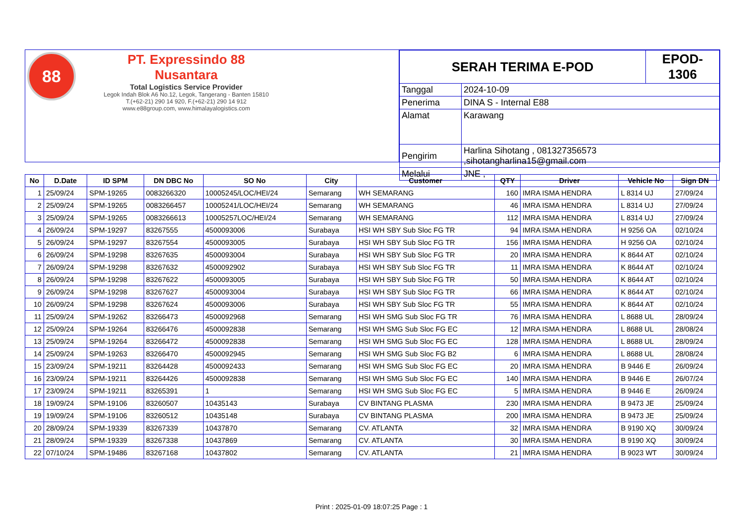88
PT. Expressindo 88 Nusantara
Total Logistics Service Provider
Legok Indah Blok A6 No.12, Legok, Tangerang - Banten 15810
T.(+62-21) 290 14 920, F.(+62-21) 290 14 912
www.e88group.com, www.himalayalogistics.com
| SERAH TERIMA E-POD | | EPOD-1306 |
| Tanggal | 2024-10-09 | |
| Penerima | DINA S - Internal E88 | |
| Alamat | Karawang | |
| Pengirim | Harlina Sihotang , 081327356573 ,sihotangharlina15@gmail.com | |
| Melalui | JNE , | |
| No | D.Date | ID SPM | DN DBC No | SO No | City | Customer | QTY | Driver | Vehicle No | Sign DN |
| --- | --- | --- | --- | --- | --- | --- | --- | --- | --- | --- |
| 1 | 25/09/24 | SPM-19265 | 0083266320 | 10005245/LOC/HEI/24 | Semarang | WH SEMARANG | 160 | IMRA ISMA HENDRA | L 8314 UJ | 27/09/24 |
| 2 | 25/09/24 | SPM-19265 | 0083266457 | 10005241/LOC/HEI/24 | Semarang | WH SEMARANG | 46 | IMRA ISMA HENDRA | L 8314 UJ | 27/09/24 |
| 3 | 25/09/24 | SPM-19265 | 0083266613 | 10005257LOC/HEI/24 | Semarang | WH SEMARANG | 112 | IMRA ISMA HENDRA | L 8314 UJ | 27/09/24 |
| 4 | 26/09/24 | SPM-19297 | 83267555 | 4500093006 | Surabaya | HSI WH SBY Sub Sloc FG TR | 94 | IMRA ISMA HENDRA | H 9256 OA | 02/10/24 |
| 5 | 26/09/24 | SPM-19297 | 83267554 | 4500093005 | Surabaya | HSI WH SBY Sub Sloc FG TR | 156 | IMRA ISMA HENDRA | H 9256 OA | 02/10/24 |
| 6 | 26/09/24 | SPM-19298 | 83267635 | 4500093004 | Surabaya | HSI WH SBY Sub Sloc FG TR | 20 | IMRA ISMA HENDRA | K 8644 AT | 02/10/24 |
| 7 | 26/09/24 | SPM-19298 | 83267632 | 4500092902 | Surabaya | HSI WH SBY Sub Sloc FG TR | 11 | IMRA ISMA HENDRA | K 8644 AT | 02/10/24 |
| 8 | 26/09/24 | SPM-19298 | 83267622 | 4500093005 | Surabaya | HSI WH SBY Sub Sloc FG TR | 50 | IMRA ISMA HENDRA | K 8644 AT | 02/10/24 |
| 9 | 26/09/24 | SPM-19298 | 83267627 | 4500093004 | Surabaya | HSI WH SBY Sub Sloc FG TR | 66 | IMRA ISMA HENDRA | K 8644 AT | 02/10/24 |
| 10 | 26/09/24 | SPM-19298 | 83267624 | 4500093006 | Surabaya | HSI WH SBY Sub Sloc FG TR | 55 | IMRA ISMA HENDRA | K 8644 AT | 02/10/24 |
| 11 | 25/09/24 | SPM-19262 | 83266473 | 4500092968 | Semarang | HSI WH SMG Sub Sloc FG TR | 76 | IMRA ISMA HENDRA | L 8688 UL | 28/09/24 |
| 12 | 25/09/24 | SPM-19264 | 83266476 | 4500092838 | Semarang | HSI WH SMG Sub Sloc FG EC | 12 | IMRA ISMA HENDRA | L 8688 UL | 28/08/24 |
| 13 | 25/09/24 | SPM-19264 | 83266472 | 4500092838 | Semarang | HSI WH SMG Sub Sloc FG EC | 128 | IMRA ISMA HENDRA | L 8688 UL | 28/09/24 |
| 14 | 25/09/24 | SPM-19263 | 83266470 | 4500092945 | Semarang | HSI WH SMG Sub Sloc FG B2 | 6 | IMRA ISMA HENDRA | L 8688 UL | 28/08/24 |
| 15 | 23/09/24 | SPM-19211 | 83264428 | 4500092433 | Semarang | HSI WH SMG Sub Sloc FG EC | 20 | IMRA ISMA HENDRA | B 9446 E | 26/09/24 |
| 16 | 23/09/24 | SPM-19211 | 83264426 | 4500092838 | Semarang | HSI WH SMG Sub Sloc FG EC | 140 | IMRA ISMA HENDRA | B 9446 E | 26/07/24 |
| 17 | 23/09/24 | SPM-19211 | 83265391 | 1 | Semarang | HSI WH SMG Sub Sloc FG EC | 5 | IMRA ISMA HENDRA | B 9446 E | 26/09/24 |
| 18 | 19/09/24 | SPM-19106 | 83260507 | 10435143 | Surabaya | CV BINTANG PLASMA | 230 | IMRA ISMA HENDRA | B 9473 JE | 25/09/24 |
| 19 | 19/09/24 | SPM-19106 | 83260512 | 10435148 | Surabaya | CV BINTANG PLASMA | 200 | IMRA ISMA HENDRA | B 9473 JE | 25/09/24 |
| 20 | 28/09/24 | SPM-19339 | 83267339 | 10437870 | Semarang | CV. ATLANTA | 32 | IMRA ISMA HENDRA | B 9190 XQ | 30/09/24 |
| 21 | 28/09/24 | SPM-19339 | 83267338 | 10437869 | Semarang | CV. ATLANTA | 30 | IMRA ISMA HENDRA | B 9190 XQ | 30/09/24 |
| 22 | 07/10/24 | SPM-19486 | 83267168 | 10437802 | Semarang | CV. ATLANTA | 21 | IMRA ISMA HENDRA | B 9023 WT | 30/09/24 |
Print : 2025-01-09 18:07:25 Page : 1